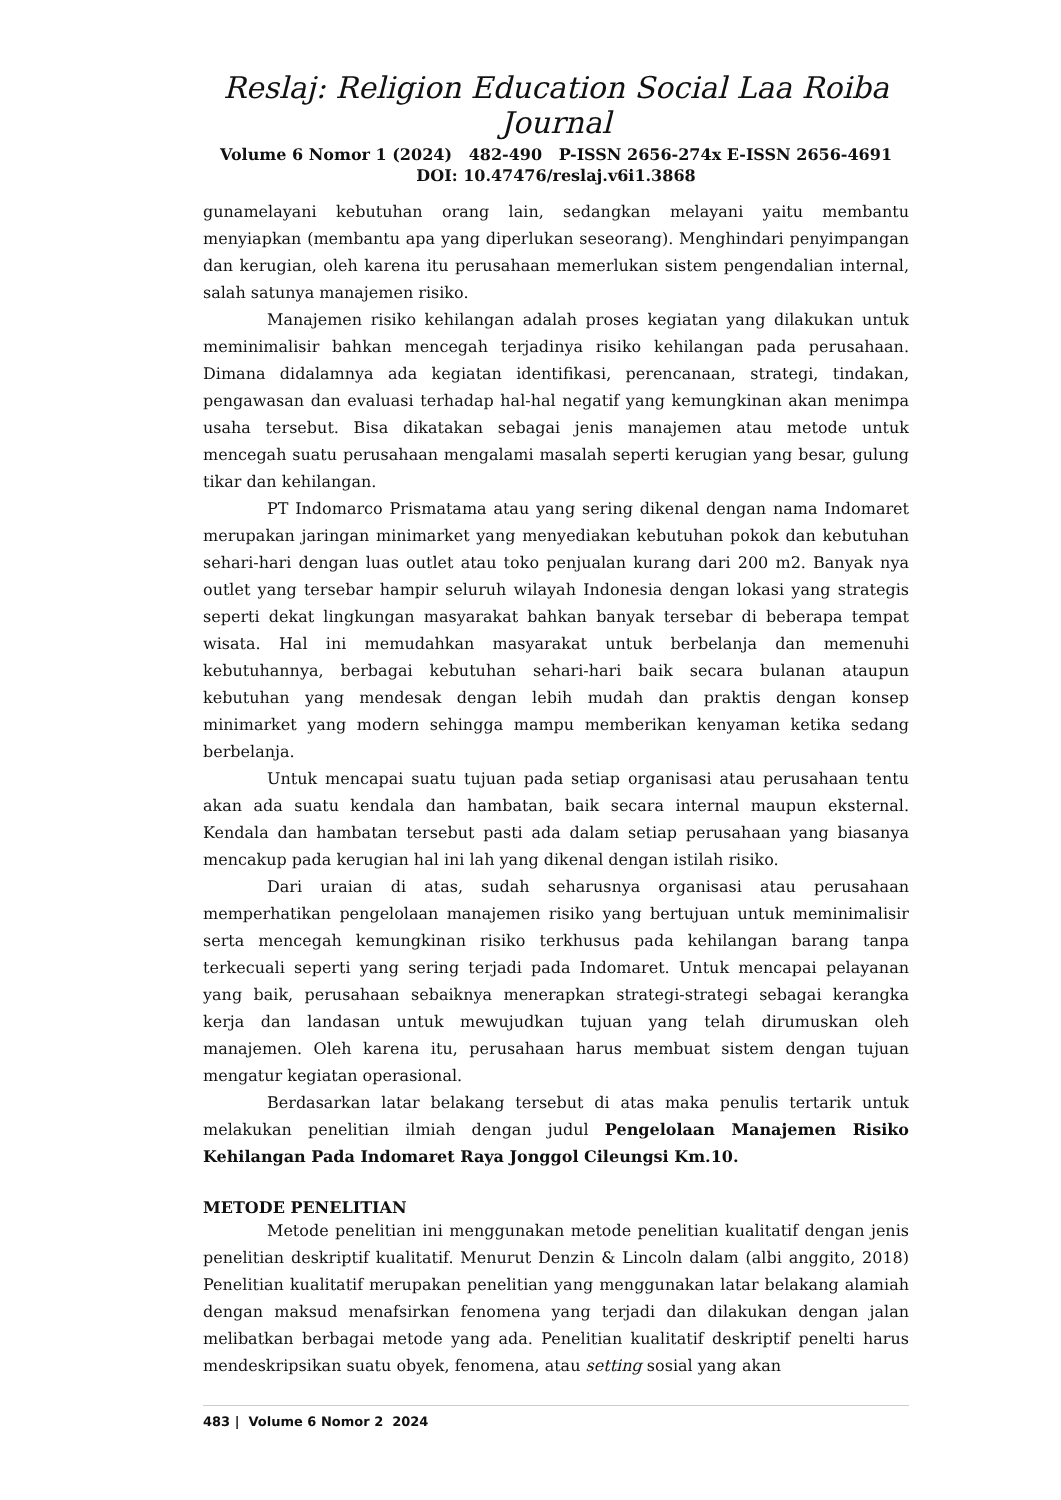Reslaj: Religion Education Social Laa Roiba Journal
Volume 6 Nomor 1 (2024) 482-490 P-ISSN 2656-274x E-ISSN 2656-4691
DOI: 10.47476/reslaj.v6i1.3868
gunamelayani kebutuhan orang lain, sedangkan melayani yaitu membantu menyiapkan (membantu apa yang diperlukan seseorang). Menghindari penyimpangan dan kerugian, oleh karena itu perusahaan memerlukan sistem pengendalian internal, salah satunya manajemen risiko.
Manajemen risiko kehilangan adalah proses kegiatan yang dilakukan untuk meminimalisir bahkan mencegah terjadinya risiko kehilangan pada perusahaan. Dimana didalamnya ada kegiatan identifikasi, perencanaan, strategi, tindakan, pengawasan dan evaluasi terhadap hal-hal negatif yang kemungkinan akan menimpa usaha tersebut. Bisa dikatakan sebagai jenis manajemen atau metode untuk mencegah suatu perusahaan mengalami masalah seperti kerugian yang besar, gulung tikar dan kehilangan.
PT Indomarco Prismatama atau yang sering dikenal dengan nama Indomaret merupakan jaringan minimarket yang menyediakan kebutuhan pokok dan kebutuhan sehari-hari dengan luas outlet atau toko penjualan kurang dari 200 m2. Banyak nya outlet yang tersebar hampir seluruh wilayah Indonesia dengan lokasi yang strategis seperti dekat lingkungan masyarakat bahkan banyak tersebar di beberapa tempat wisata. Hal ini memudahkan masyarakat untuk berbelanja dan memenuhi kebutuhannya, berbagai kebutuhan sehari-hari baik secara bulanan ataupun kebutuhan yang mendesak dengan lebih mudah dan praktis dengan konsep minimarket yang modern sehingga mampu memberikan kenyaman ketika sedang berbelanja.
Untuk mencapai suatu tujuan pada setiap organisasi atau perusahaan tentu akan ada suatu kendala dan hambatan, baik secara internal maupun eksternal. Kendala dan hambatan tersebut pasti ada dalam setiap perusahaan yang biasanya mencakup pada kerugian hal ini lah yang dikenal dengan istilah risiko.
Dari uraian di atas, sudah seharusnya organisasi atau perusahaan memperhatikan pengelolaan manajemen risiko yang bertujuan untuk meminimalisir serta mencegah kemungkinan risiko terkhusus pada kehilangan barang tanpa terkecuali seperti yang sering terjadi pada Indomaret. Untuk mencapai pelayanan yang baik, perusahaan sebaiknya menerapkan strategi-strategi sebagai kerangka kerja dan landasan untuk mewujudkan tujuan yang telah dirumuskan oleh manajemen. Oleh karena itu, perusahaan harus membuat sistem dengan tujuan mengatur kegiatan operasional.
Berdasarkan latar belakang tersebut di atas maka penulis tertarik untuk melakukan penelitian ilmiah dengan judul Pengelolaan Manajemen Risiko Kehilangan Pada Indomaret Raya Jonggol Cileungsi Km.10.
METODE PENELITIAN
Metode penelitian ini menggunakan metode penelitian kualitatif dengan jenis penelitian deskriptif kualitatif. Menurut Denzin & Lincoln dalam (albi anggito, 2018) Penelitian kualitatif merupakan penelitian yang menggunakan latar belakang alamiah dengan maksud menafsirkan fenomena yang terjadi dan dilakukan dengan jalan melibatkan berbagai metode yang ada. Penelitian kualitatif deskriptif penelti harus mendeskripsikan suatu obyek, fenomena, atau setting sosial yang akan
483 | Volume 6 Nomor 2 2024